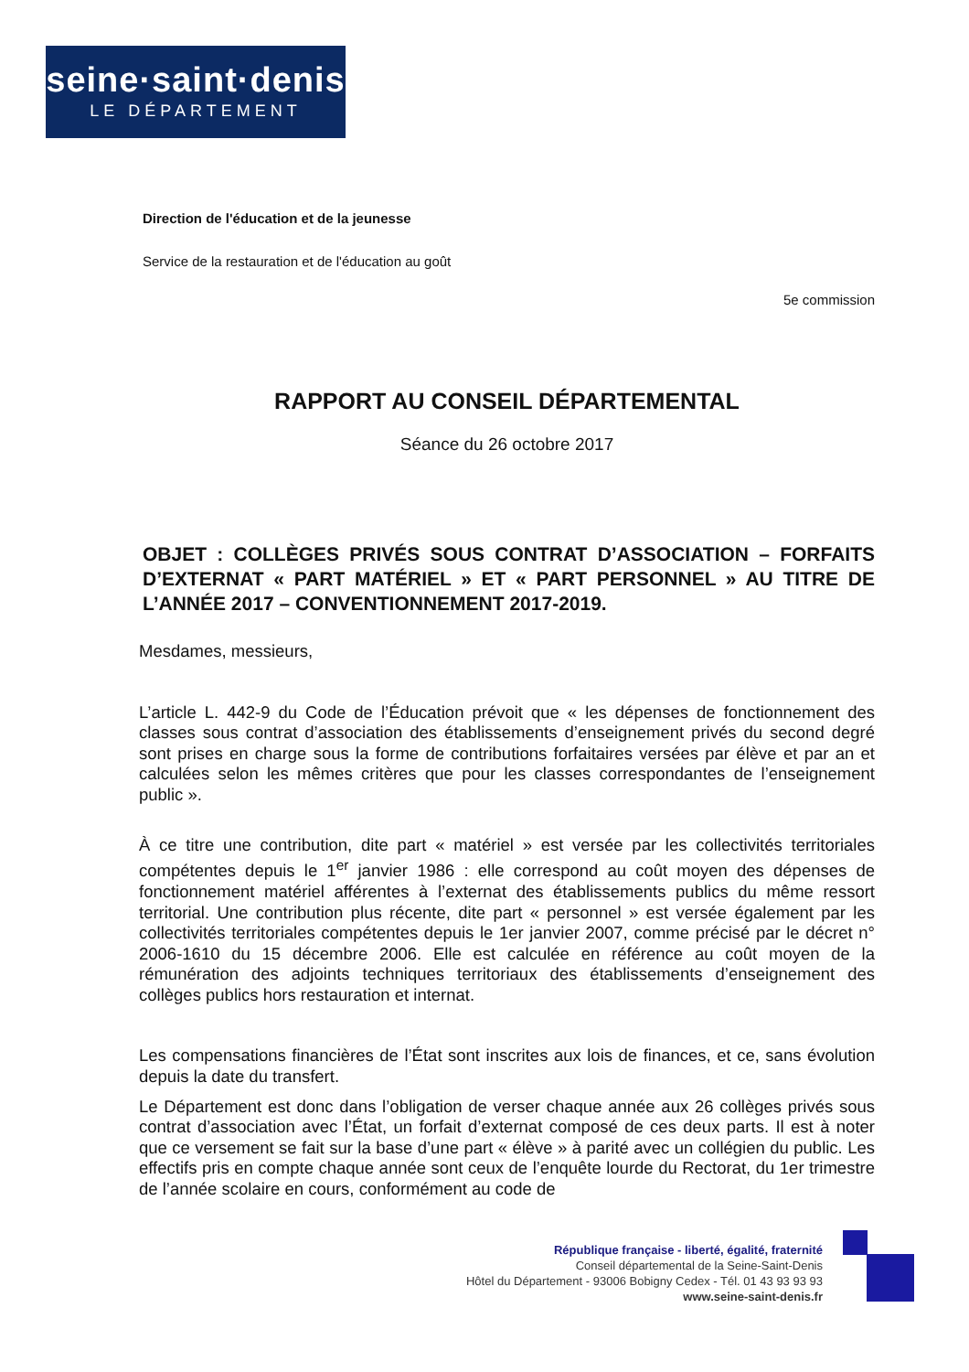seine·saint·denis
LE DÉPARTEMENT
Direction de l'éducation et de la jeunesse
Service de la restauration et de l'éducation au goût
5e commission
RAPPORT AU CONSEIL DÉPARTEMENTAL
Séance du 26 octobre 2017
OBJET : COLLÈGES PRIVÉS SOUS CONTRAT D’ASSOCIATION – FORFAITS D’EXTERNAT « PART MATÉRIEL » ET « PART PERSONNEL » AU TITRE DE L’ANNÉE 2017 – CONVENTIONNEMENT 2017-2019.
Mesdames, messieurs,
L’article L. 442-9 du Code de l’Éducation prévoit que « les dépenses de fonctionnement des classes sous contrat d’association des établissements d’enseignement privés du second degré sont prises en charge sous la forme de contributions forfaitaires versées par élève et par an et calculées selon les mêmes critères que pour les classes correspondantes de l’enseignement public ».
À ce titre une contribution, dite part « matériel » est versée par les collectivités territoriales compétentes depuis le 1<sup>er</sup> janvier 1986 : elle correspond au coût moyen des dépenses de fonctionnement matériel afférentes à l’externat des établissements publics du même ressort territorial. Une contribution plus récente, dite part « personnel » est versée également par les collectivités territoriales compétentes depuis le 1er janvier 2007, comme précisé par le décret n° 2006-1610 du 15 décembre 2006. Elle est calculée en référence au coût moyen de la rémunération des adjoints techniques territoriaux des établissements d’enseignement des collèges publics hors restauration et internat.
Les compensations financières de l’État sont inscrites aux lois de finances, et ce, sans évolution depuis la date du transfert.
Le Département est donc dans l’obligation de verser chaque année aux 26 collèges privés sous contrat d’association avec l’État, un forfait d’externat composé de ces deux parts. Il est à noter que ce versement se fait sur la base d’une part « élève » à parité avec un collégien du public. Les effectifs pris en compte chaque année sont ceux de l’enquête lourde du Rectorat, du 1er trimestre de l’année scolaire en cours, conformément au code de
République française - liberté, égalité, fraternité
Conseil départemental de la Seine-Saint-Denis
Hôtel du Département - 93006 Bobigny Cedex - Tél. 01 43 93 93 93
www.seine-saint-denis.fr